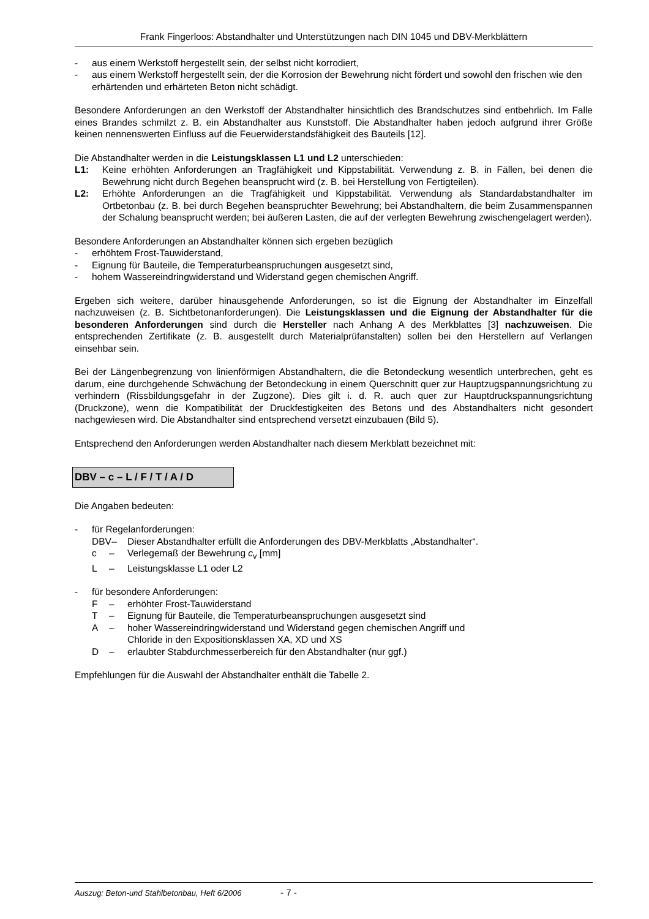Frank Fingerloos: Abstandhalter und Unterstützungen nach DIN 1045 und DBV-Merkblättern
- aus einem Werkstoff hergestellt sein, der selbst nicht korrodiert,
- aus einem Werkstoff hergestellt sein, der die Korrosion der Bewehrung nicht fördert und sowohl den frischen wie den erhärtenden und erhärteten Beton nicht schädigt.
Besondere Anforderungen an den Werkstoff der Abstandhalter hinsichtlich des Brandschutzes sind entbehrlich. Im Falle eines Brandes schmilzt z. B. ein Abstandhalter aus Kunststoff. Die Abstandhalter haben jedoch aufgrund ihrer Größe keinen nennenswerten Einfluss auf die Feuerwiderstandsfähigkeit des Bauteils [12].
Die Abstandhalter werden in die Leistungsklassen L1 und L2 unterschieden:
L1: Keine erhöhten Anforderungen an Tragfähigkeit und Kippstabilität. Verwendung z. B. in Fällen, bei denen die Bewehrung nicht durch Begehen beansprucht wird (z. B. bei Herstellung von Fertigteilen).
L2: Erhöhte Anforderungen an die Tragfähigkeit und Kippstabilität. Verwendung als Standardabstandhalter im Ortbetonbau (z. B. bei durch Begehen beanspruchter Bewehrung; bei Abstandhaltern, die beim Zusammenspannen der Schalung beansprucht werden; bei äußeren Lasten, die auf der verlegten Bewehrung zwischengelagert werden).
Besondere Anforderungen an Abstandhalter können sich ergeben bezüglich
- erhöhtem Frost-Tauwiderstand,
- Eignung für Bauteile, die Temperaturbeanspruchungen ausgesetzt sind,
- hohem Wassereindringwiderstand und Widerstand gegen chemischen Angriff.
Ergeben sich weitere, darüber hinausgehende Anforderungen, so ist die Eignung der Abstandhalter im Einzelfall nachzuweisen (z. B. Sichtbetonanforderungen). Die Leistungsklassen und die Eignung der Abstandhalter für die besonderen Anforderungen sind durch die Hersteller nach Anhang A des Merkblattes [3] nachzuweisen. Die entsprechenden Zertifikate (z. B. ausgestellt durch Materialprüfanstalten) sollen bei den Herstellern auf Verlangen einsehbar sein.
Bei der Längenbegrenzung von linienförmigen Abstandhaltern, die die Betondeckung wesentlich unterbrechen, geht es darum, eine durchgehende Schwächung der Betondeckung in einem Querschnitt quer zur Hauptzugspannungsrichtung zu verhindern (Rissbildungsgefahr in der Zugzone). Dies gilt i. d. R. auch quer zur Hauptdruckspannungsrichtung (Druckzone), wenn die Kompatibilität der Druckfestigkeiten des Betons und des Abstandhalters nicht gesondert nachgewiesen wird. Die Abstandhalter sind entsprechend versetzt einzubauen (Bild 5).
Entsprechend den Anforderungen werden Abstandhalter nach diesem Merkblatt bezeichnet mit:
DBV – c – L / F / T / A / D
Die Angaben bedeuten:
- für Regelanforderungen:
DBV – Dieser Abstandhalter erfüllt die Anforderungen des DBV-Merkblatts „Abstandhalter“.
c – Verlegemaß der Bewehrung c<sub>v</sub> [mm]
L – Leistungsklasse L1 oder L2
- für besondere Anforderungen:
F – erhöhter Frost-Tauwiderstand
T – Eignung für Bauteile, die Temperaturbeanspruchungen ausgesetzt sind
A – hoher Wassereindringwiderstand und Widerstand gegen chemischen Angriff und
Chloride in den Expositionsklassen XA, XD und XS
D – erlaubter Stabdurchmesserbereich für den Abstandhalter (nur ggf.)
Empfehlungen für die Auswahl der Abstandhalter enthält die Tabelle 2.
Auszug: Beton-und Stahlbetonbau, Heft 6/2006 - 7 -